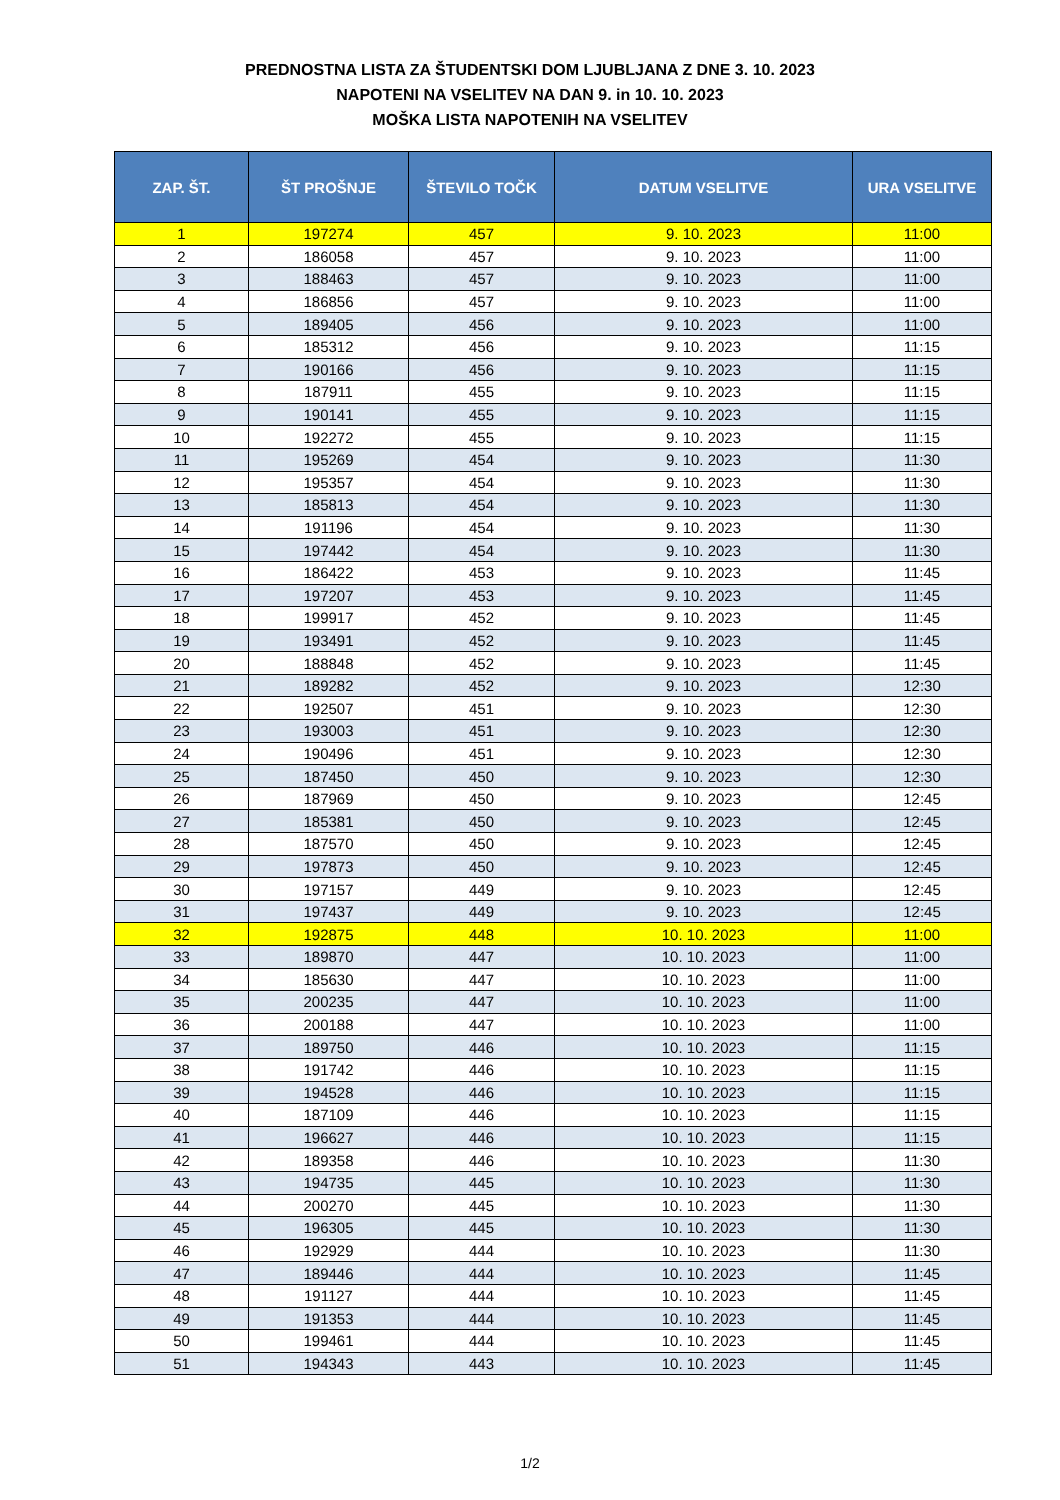PREDNOSTNA LISTA ZA ŠTUDENTSKI DOM LJUBLJANA Z DNE 3. 10. 2023
NAPOTENI NA VSELITEV NA DAN 9. in 10. 10. 2023
MOŠKA LISTA NAPOTENIH NA VSELITEV
| ZAP. ŠT. | ŠT PROŠNJE | ŠTEVILO TOČK | DATUM VSELITVE | URA VSELITVE |
| --- | --- | --- | --- | --- |
| 1 | 197274 | 457 | 9. 10. 2023 | 11:00 |
| 2 | 186058 | 457 | 9. 10. 2023 | 11:00 |
| 3 | 188463 | 457 | 9. 10. 2023 | 11:00 |
| 4 | 186856 | 457 | 9. 10. 2023 | 11:00 |
| 5 | 189405 | 456 | 9. 10. 2023 | 11:00 |
| 6 | 185312 | 456 | 9. 10. 2023 | 11:15 |
| 7 | 190166 | 456 | 9. 10. 2023 | 11:15 |
| 8 | 187911 | 455 | 9. 10. 2023 | 11:15 |
| 9 | 190141 | 455 | 9. 10. 2023 | 11:15 |
| 10 | 192272 | 455 | 9. 10. 2023 | 11:15 |
| 11 | 195269 | 454 | 9. 10. 2023 | 11:30 |
| 12 | 195357 | 454 | 9. 10. 2023 | 11:30 |
| 13 | 185813 | 454 | 9. 10. 2023 | 11:30 |
| 14 | 191196 | 454 | 9. 10. 2023 | 11:30 |
| 15 | 197442 | 454 | 9. 10. 2023 | 11:30 |
| 16 | 186422 | 453 | 9. 10. 2023 | 11:45 |
| 17 | 197207 | 453 | 9. 10. 2023 | 11:45 |
| 18 | 199917 | 452 | 9. 10. 2023 | 11:45 |
| 19 | 193491 | 452 | 9. 10. 2023 | 11:45 |
| 20 | 188848 | 452 | 9. 10. 2023 | 11:45 |
| 21 | 189282 | 452 | 9. 10. 2023 | 12:30 |
| 22 | 192507 | 451 | 9. 10. 2023 | 12:30 |
| 23 | 193003 | 451 | 9. 10. 2023 | 12:30 |
| 24 | 190496 | 451 | 9. 10. 2023 | 12:30 |
| 25 | 187450 | 450 | 9. 10. 2023 | 12:30 |
| 26 | 187969 | 450 | 9. 10. 2023 | 12:45 |
| 27 | 185381 | 450 | 9. 10. 2023 | 12:45 |
| 28 | 187570 | 450 | 9. 10. 2023 | 12:45 |
| 29 | 197873 | 450 | 9. 10. 2023 | 12:45 |
| 30 | 197157 | 449 | 9. 10. 2023 | 12:45 |
| 31 | 197437 | 449 | 9. 10. 2023 | 12:45 |
| 32 | 192875 | 448 | 10. 10. 2023 | 11:00 |
| 33 | 189870 | 447 | 10. 10. 2023 | 11:00 |
| 34 | 185630 | 447 | 10. 10. 2023 | 11:00 |
| 35 | 200235 | 447 | 10. 10. 2023 | 11:00 |
| 36 | 200188 | 447 | 10. 10. 2023 | 11:00 |
| 37 | 189750 | 446 | 10. 10. 2023 | 11:15 |
| 38 | 191742 | 446 | 10. 10. 2023 | 11:15 |
| 39 | 194528 | 446 | 10. 10. 2023 | 11:15 |
| 40 | 187109 | 446 | 10. 10. 2023 | 11:15 |
| 41 | 196627 | 446 | 10. 10. 2023 | 11:15 |
| 42 | 189358 | 446 | 10. 10. 2023 | 11:30 |
| 43 | 194735 | 445 | 10. 10. 2023 | 11:30 |
| 44 | 200270 | 445 | 10. 10. 2023 | 11:30 |
| 45 | 196305 | 445 | 10. 10. 2023 | 11:30 |
| 46 | 192929 | 444 | 10. 10. 2023 | 11:30 |
| 47 | 189446 | 444 | 10. 10. 2023 | 11:45 |
| 48 | 191127 | 444 | 10. 10. 2023 | 11:45 |
| 49 | 191353 | 444 | 10. 10. 2023 | 11:45 |
| 50 | 199461 | 444 | 10. 10. 2023 | 11:45 |
| 51 | 194343 | 443 | 10. 10. 2023 | 11:45 |
1/2